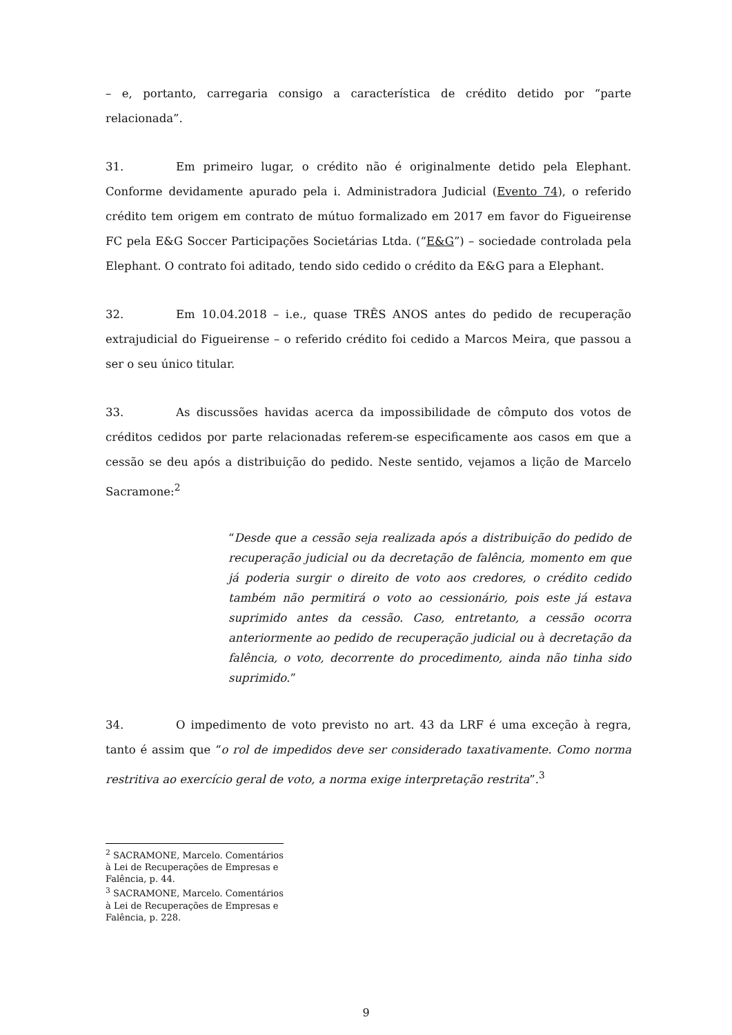– e, portanto, carregaria consigo a característica de crédito detido por “parte relacionada”.
31. Em primeiro lugar, o crédito não é originalmente detido pela Elephant. Conforme devidamente apurado pela i. Administradora Judicial (Evento 74), o referido crédito tem origem em contrato de mútuo formalizado em 2017 em favor do Figueirense FC pela E&G Soccer Participações Societárias Ltda. (“E&G”) – sociedade controlada pela Elephant. O contrato foi aditado, tendo sido cedido o crédito da E&G para a Elephant.
32. Em 10.04.2018 – i.e., quase TRÊS ANOS antes do pedido de recuperação extrajudicial do Figueirense – o referido crédito foi cedido a Marcos Meira, que passou a ser o seu único titular.
33. As discussões havidas acerca da impossibilidade de cômputo dos votos de créditos cedidos por parte relacionadas referem-se especificamente aos casos em que a cessão se deu após a distribuição do pedido. Neste sentido, vejamos a lição de Marcelo Sacramone:<sup>2</sup>
“Desde que a cessão seja realizada após a distribuição do pedido de recuperação judicial ou da decretação de falência, momento em que já poderia surgir o direito de voto aos credores, o crédito cedido também não permitirá o voto ao cessionário, pois este já estava suprimido antes da cessão. Caso, entretanto, a cessão ocorra anteriormente ao pedido de recuperação judicial ou à decretação da falência, o voto, decorrente do procedimento, ainda não tinha sido suprimido.”
34. O impedimento de voto previsto no art. 43 da LRF é uma exceção à regra, tanto é assim que “o rol de impedidos deve ser considerado taxativamente. Como norma restritiva ao exercício geral de voto, a norma exige interpretação restrita”.<sup>3</sup>
<sup>2</sup> SACRAMONE, Marcelo. Comentários à Lei de Recuperações de Empresas e Falência, p. 44.
<sup>3</sup> SACRAMONE, Marcelo. Comentários à Lei de Recuperações de Empresas e Falência, p. 228.
9